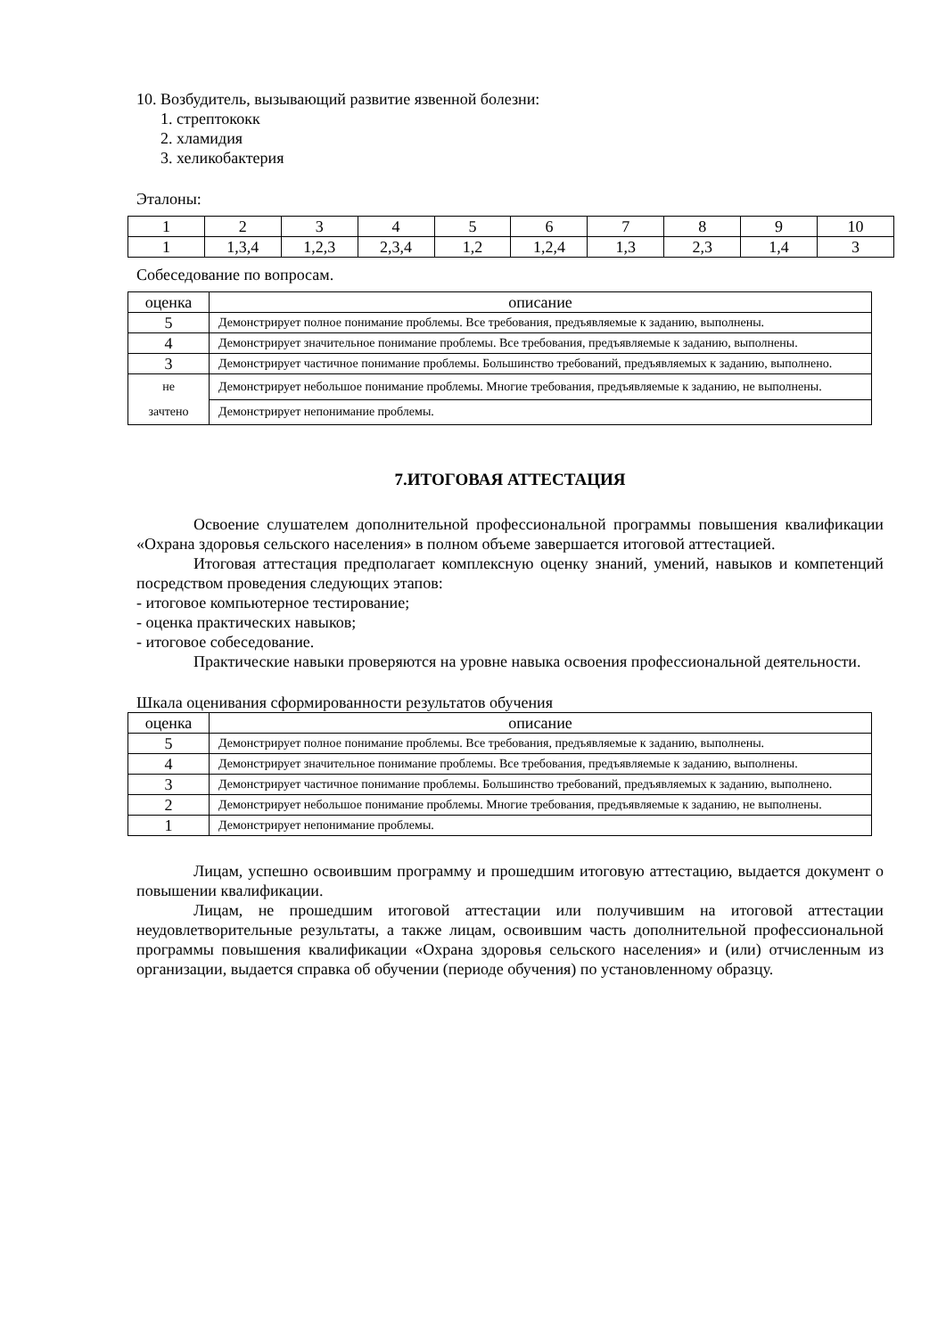10. Возбудитель, вызывающий развитие язвенной болезни:
1. стрептококк
2. хламидия
3. хеликобактерия
Эталоны:
| 1 | 2 | 3 | 4 | 5 | 6 | 7 | 8 | 9 | 10 |
| 1 | 1,3,4 | 1,2,3 | 2,3,4 | 1,2 | 1,2,4 | 1,3 | 2,3 | 1,4 | 3 |
Собеседование по вопросам.
| оценка | описание |
| --- | --- |
| 5 | Демонстрирует полное понимание проблемы. Все требования, предъявляемые к заданию, выполнены. |
| 4 | Демонстрирует значительное понимание проблемы. Все требования, предъявляемые к заданию, выполнены. |
| 3 | Демонстрирует частичное понимание проблемы. Большинство требований, предъявляемых к заданию, выполнено. |
| не зачтено | Демонстрирует небольшое понимание проблемы. Многие требования, предъявляемые к заданию, не выполнены. |
| | Демонстрирует непонимание проблемы. |
7.ИТОГОВАЯ АТТЕСТАЦИЯ
Освоение слушателем дополнительной профессиональной программы повышения квалификации «Охрана здоровья сельского населения» в полном объеме завершается итоговой аттестацией.
Итоговая аттестация предполагает комплексную оценку знаний, умений, навыков и компетенций посредством проведения следующих этапов:
- итоговое компьютерное тестирование;
- оценка практических навыков;
- итоговое собеседование.
Практические навыки проверяются на уровне навыка освоения профессиональной деятельности.
Шкала оценивания сформированности результатов обучения
| оценка | описание |
| --- | --- |
| 5 | Демонстрирует полное понимание проблемы. Все требования, предъявляемые к заданию, выполнены. |
| 4 | Демонстрирует значительное понимание проблемы. Все требования, предъявляемые к заданию, выполнены. |
| 3 | Демонстрирует частичное понимание проблемы. Большинство требований, предъявляемых к заданию, выполнено. |
| 2 | Демонстрирует небольшое понимание проблемы. Многие требования, предъявляемые к заданию, не выполнены. |
| 1 | Демонстрирует непонимание проблемы. |
Лицам, успешно освоившим программу и прошедшим итоговую аттестацию, выдается документ о повышении квалификации.
Лицам, не прошедшим итоговой аттестации или получившим на итоговой аттестации неудовлетворительные результаты, а также лицам, освоившим часть дополнительной профессиональной программы повышения квалификации «Охрана здоровья сельского населения» и (или) отчисленным из организации, выдается справка об обучении (периоде обучения) по установленному образцу.